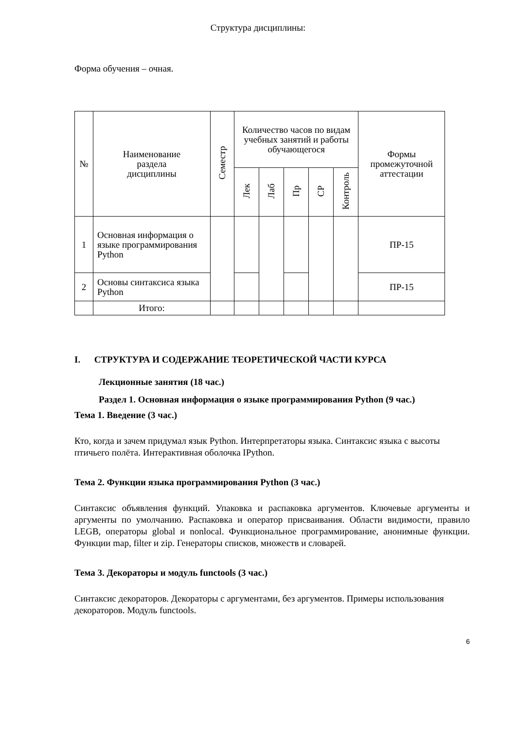Структура дисциплины:
Форма обучения – очная.
| № | Наименование раздела дисциплины | Семестр | Количество часов по видам учебных занятий и работы обучающегося | | | | | Формы промежуточной аттестации |
| --- | --- | --- | --- | --- | --- | --- | --- | --- |
| | | | Лек | Лаб | Пр | СР | Контроль | |
| 1 | Основная информация о языке программирования Python | | | | | | | ПР-15 |
| 2 | Основы синтаксиса языка Python | | | | | | | ПР-15 |
| | Итого: | | | | | | | |
I. СТРУКТУРА И СОДЕРЖАНИЕ ТЕОРЕТИЧЕСКОЙ ЧАСТИ КУРСА
Лекционные занятия (18 час.)
Раздел 1. Основная информация о языке программирования Python (9 час.)
Тема 1. Введение (3 час.)
Кто, когда и зачем придумал язык Python. Интерпретаторы языка. Синтаксис языка с высоты птичьего полёта. Интерактивная оболочка IPython.
Тема 2. Функции языка программирования Python (3 час.)
Синтаксис объявления функций. Упаковка и распаковка аргументов. Ключевые аргументы и аргументы по умолчанию. Распаковка и оператор присваивания. Области видимости, правило LEGB, операторы global и nonlocal. Функциональное программирование, анонимные функции. Функции map, filter и zip. Генераторы списков, множеств и словарей.
Тема 3. Декораторы и модуль functools (3 час.)
Синтаксис декораторов. Декораторы с аргументами, без аргументов. Примеры использования декораторов. Модуль functools.
6